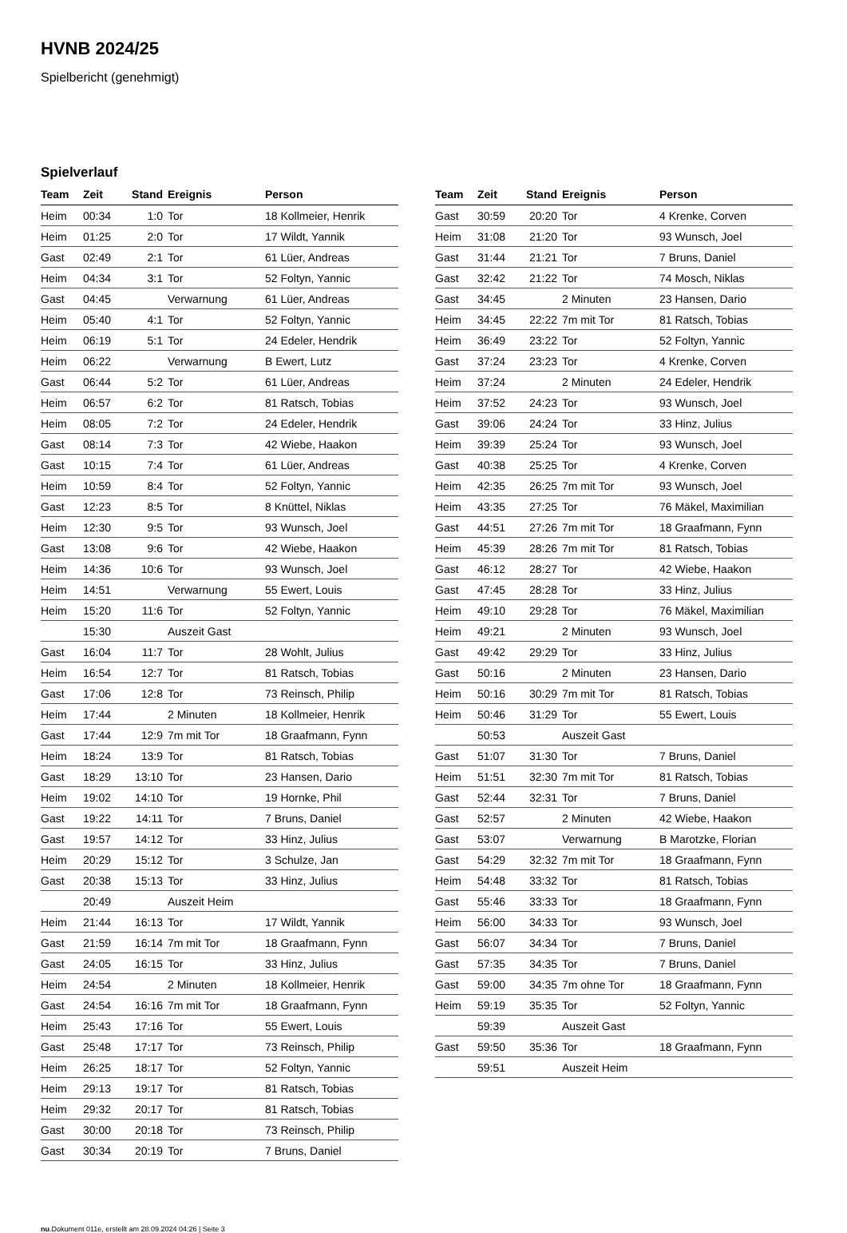HVNB 2024/25
Spielbericht (genehmigt)
Spielverlauf
| Team | Zeit | Stand | Ereignis | Person |
| --- | --- | --- | --- | --- |
| Heim | 00:34 | 1:0 | Tor | 18 Kollmeier, Henrik |
| Heim | 01:25 | 2:0 | Tor | 17 Wildt, Yannik |
| Gast | 02:49 | 2:1 | Tor | 61 Lüer, Andreas |
| Heim | 04:34 | 3:1 | Tor | 52 Foltyn, Yannic |
| Gast | 04:45 | | Verwarnung | 61 Lüer, Andreas |
| Heim | 05:40 | 4:1 | Tor | 52 Foltyn, Yannic |
| Heim | 06:19 | 5:1 | Tor | 24 Edeler, Hendrik |
| Heim | 06:22 | | Verwarnung | B Ewert, Lutz |
| Gast | 06:44 | 5:2 | Tor | 61 Lüer, Andreas |
| Heim | 06:57 | 6:2 | Tor | 81 Ratsch, Tobias |
| Heim | 08:05 | 7:2 | Tor | 24 Edeler, Hendrik |
| Gast | 08:14 | 7:3 | Tor | 42 Wiebe, Haakon |
| Gast | 10:15 | 7:4 | Tor | 61 Lüer, Andreas |
| Heim | 10:59 | 8:4 | Tor | 52 Foltyn, Yannic |
| Gast | 12:23 | 8:5 | Tor | 8 Knüttel, Niklas |
| Heim | 12:30 | 9:5 | Tor | 93 Wunsch, Joel |
| Gast | 13:08 | 9:6 | Tor | 42 Wiebe, Haakon |
| Heim | 14:36 | 10:6 | Tor | 93 Wunsch, Joel |
| Heim | 14:51 | | Verwarnung | 55 Ewert, Louis |
| Heim | 15:20 | 11:6 | Tor | 52 Foltyn, Yannic |
| | 15:30 | | Auszeit Gast | |
| Gast | 16:04 | 11:7 | Tor | 28 Wohlt, Julius |
| Heim | 16:54 | 12:7 | Tor | 81 Ratsch, Tobias |
| Gast | 17:06 | 12:8 | Tor | 73 Reinsch, Philip |
| Heim | 17:44 | | 2 Minuten | 18 Kollmeier, Henrik |
| Gast | 17:44 | 12:9 | 7m mit Tor | 18 Graafmann, Fynn |
| Heim | 18:24 | 13:9 | Tor | 81 Ratsch, Tobias |
| Gast | 18:29 | 13:10 | Tor | 23 Hansen, Dario |
| Heim | 19:02 | 14:10 | Tor | 19 Hornke, Phil |
| Gast | 19:22 | 14:11 | Tor | 7 Bruns, Daniel |
| Gast | 19:57 | 14:12 | Tor | 33 Hinz, Julius |
| Heim | 20:29 | 15:12 | Tor | 3 Schulze, Jan |
| Gast | 20:38 | 15:13 | Tor | 33 Hinz, Julius |
| | 20:49 | | Auszeit Heim | |
| Heim | 21:44 | 16:13 | Tor | 17 Wildt, Yannik |
| Gast | 21:59 | 16:14 | 7m mit Tor | 18 Graafmann, Fynn |
| Gast | 24:05 | 16:15 | Tor | 33 Hinz, Julius |
| Heim | 24:54 | | 2 Minuten | 18 Kollmeier, Henrik |
| Gast | 24:54 | 16:16 | 7m mit Tor | 18 Graafmann, Fynn |
| Heim | 25:43 | 17:16 | Tor | 55 Ewert, Louis |
| Gast | 25:48 | 17:17 | Tor | 73 Reinsch, Philip |
| Heim | 26:25 | 18:17 | Tor | 52 Foltyn, Yannic |
| Heim | 29:13 | 19:17 | Tor | 81 Ratsch, Tobias |
| Heim | 29:32 | 20:17 | Tor | 81 Ratsch, Tobias |
| Gast | 30:00 | 20:18 | Tor | 73 Reinsch, Philip |
| Gast | 30:34 | 20:19 | Tor | 7 Bruns, Daniel |
| Team | Zeit | Stand | Ereignis | Person |
| --- | --- | --- | --- | --- |
| Gast | 30:59 | 20:20 | Tor | 4 Krenke, Corven |
| Heim | 31:08 | 21:20 | Tor | 93 Wunsch, Joel |
| Gast | 31:44 | 21:21 | Tor | 7 Bruns, Daniel |
| Gast | 32:42 | 21:22 | Tor | 74 Mosch, Niklas |
| Gast | 34:45 | | 2 Minuten | 23 Hansen, Dario |
| Heim | 34:45 | 22:22 | 7m mit Tor | 81 Ratsch, Tobias |
| Heim | 36:49 | 23:22 | Tor | 52 Foltyn, Yannic |
| Gast | 37:24 | 23:23 | Tor | 4 Krenke, Corven |
| Heim | 37:24 | | 2 Minuten | 24 Edeler, Hendrik |
| Heim | 37:52 | 24:23 | Tor | 93 Wunsch, Joel |
| Gast | 39:06 | 24:24 | Tor | 33 Hinz, Julius |
| Heim | 39:39 | 25:24 | Tor | 93 Wunsch, Joel |
| Gast | 40:38 | 25:25 | Tor | 4 Krenke, Corven |
| Heim | 42:35 | 26:25 | 7m mit Tor | 93 Wunsch, Joel |
| Heim | 43:35 | 27:25 | Tor | 76 Mäkel, Maximilian |
| Gast | 44:51 | 27:26 | 7m mit Tor | 18 Graafmann, Fynn |
| Heim | 45:39 | 28:26 | 7m mit Tor | 81 Ratsch, Tobias |
| Gast | 46:12 | 28:27 | Tor | 42 Wiebe, Haakon |
| Gast | 47:45 | 28:28 | Tor | 33 Hinz, Julius |
| Heim | 49:10 | 29:28 | Tor | 76 Mäkel, Maximilian |
| Heim | 49:21 | | 2 Minuten | 93 Wunsch, Joel |
| Gast | 49:42 | 29:29 | Tor | 33 Hinz, Julius |
| Gast | 50:16 | | 2 Minuten | 23 Hansen, Dario |
| Heim | 50:16 | 30:29 | 7m mit Tor | 81 Ratsch, Tobias |
| Heim | 50:46 | 31:29 | Tor | 55 Ewert, Louis |
| | 50:53 | | Auszeit Gast | |
| Gast | 51:07 | 31:30 | Tor | 7 Bruns, Daniel |
| Heim | 51:51 | 32:30 | 7m mit Tor | 81 Ratsch, Tobias |
| Gast | 52:44 | 32:31 | Tor | 7 Bruns, Daniel |
| Gast | 52:57 | | 2 Minuten | 42 Wiebe, Haakon |
| Gast | 53:07 | | Verwarnung | B Marotzke, Florian |
| Gast | 54:29 | 32:32 | 7m mit Tor | 18 Graafmann, Fynn |
| Heim | 54:48 | 33:32 | Tor | 81 Ratsch, Tobias |
| Gast | 55:46 | 33:33 | Tor | 18 Graafmann, Fynn |
| Heim | 56:00 | 34:33 | Tor | 93 Wunsch, Joel |
| Gast | 56:07 | 34:34 | Tor | 7 Bruns, Daniel |
| Gast | 57:35 | 34:35 | Tor | 7 Bruns, Daniel |
| Gast | 59:00 | 34:35 | 7m ohne Tor | 18 Graafmann, Fynn |
| Heim | 59:19 | 35:35 | Tor | 52 Foltyn, Yannic |
| | 59:39 | | Auszeit Gast | |
| Gast | 59:50 | 35:36 | Tor | 18 Graafmann, Fynn |
| | 59:51 | | Auszeit Heim | |
nu.Dokument 011e, erstellt am 28.09.2024 04:26 | Seite 3